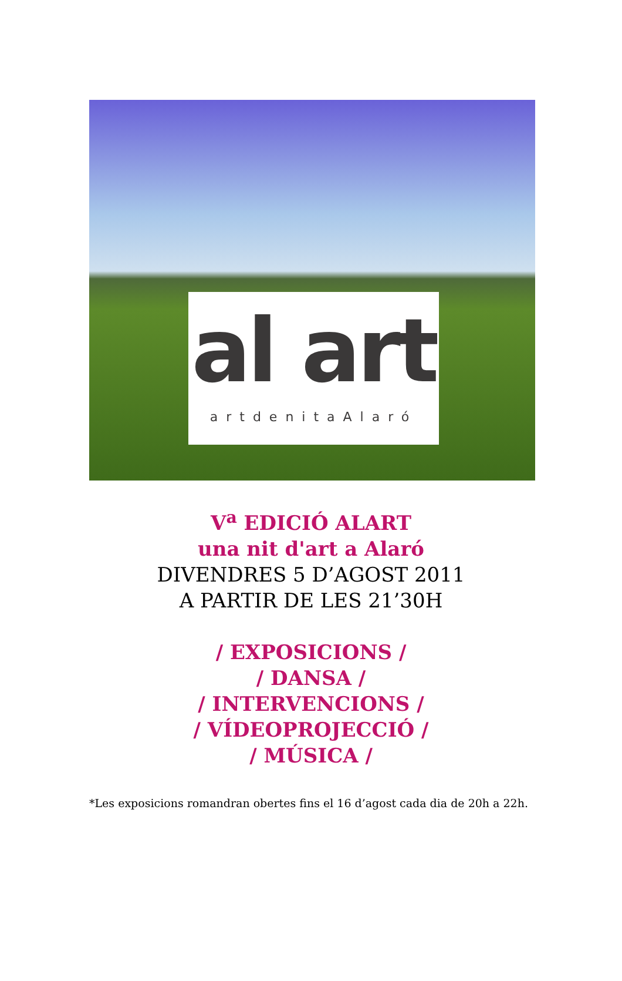al art
artdenitaAlaró
V<sup>a</sup> EDICIÓ ALART
una nit d'art a Alaró
DIVENDRES 5 D’AGOST 2011
A PARTIR DE LES 21’30H
/ EXPOSICIONS /
/ DANSA /
/ INTERVENCIONS /
/ VÍDEOPROJECCIÓ /
/ MÚSICA /
*Les exposicions romandran obertes fins el 16 d’agost cada dia de 20h a 22h.